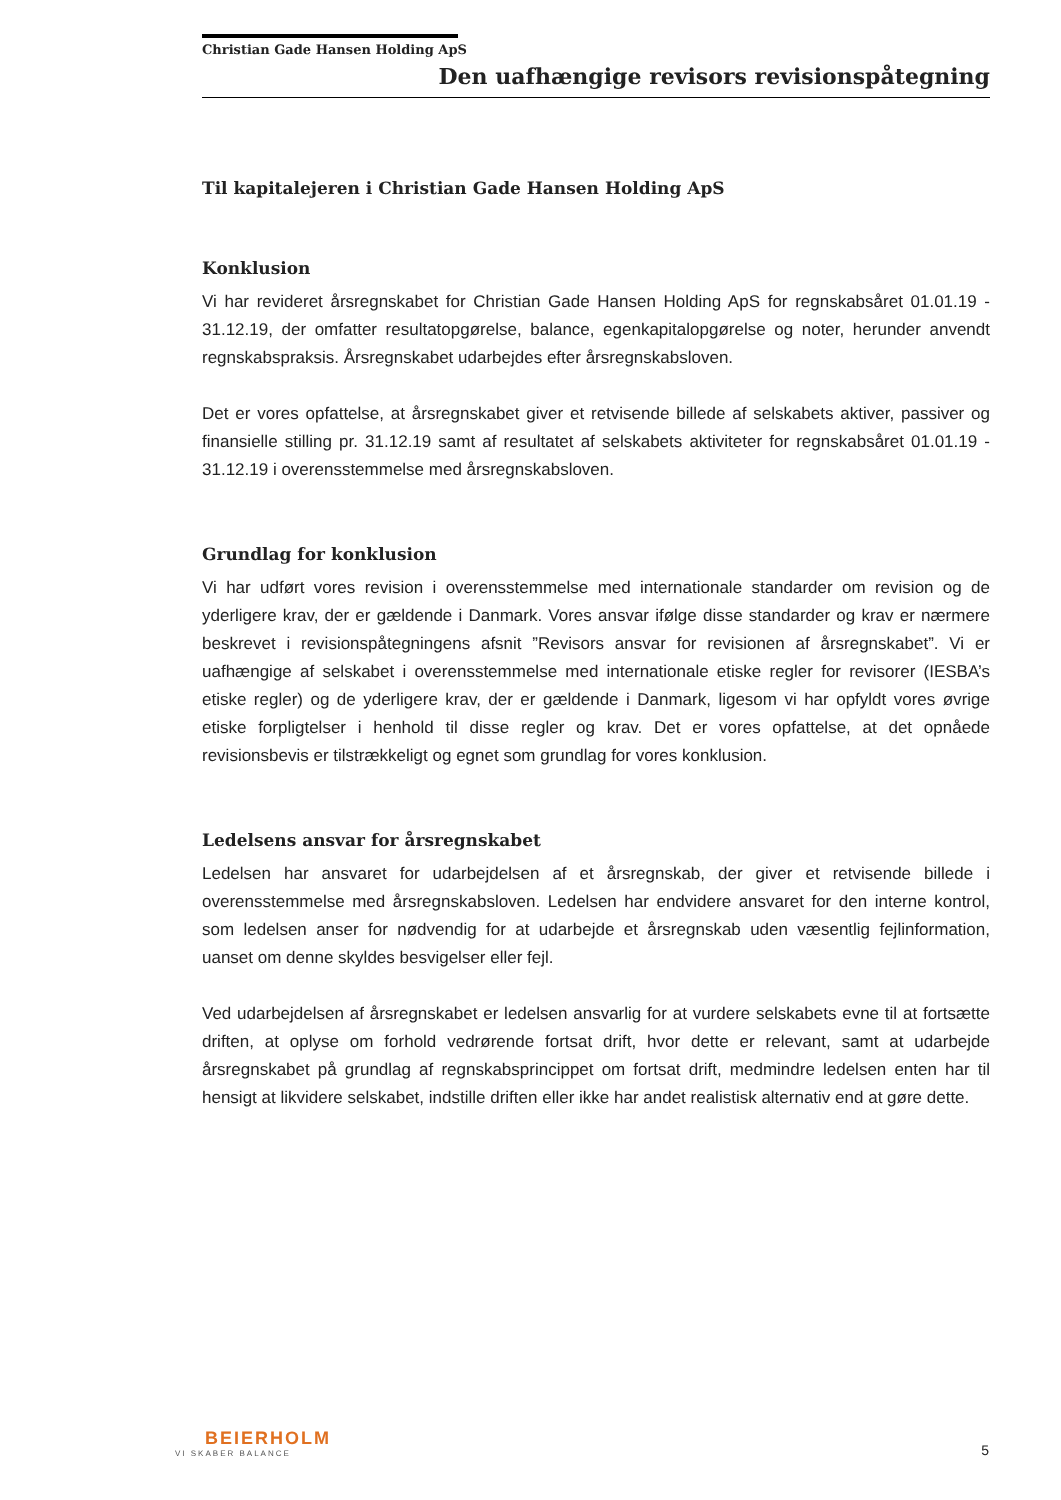Christian Gade Hansen Holding ApS
Den uafhængige revisors revisionspåtegning
Til kapitalejeren i Christian Gade Hansen Holding ApS
Konklusion
Vi har revideret årsregnskabet for Christian Gade Hansen Holding ApS for regnskabsåret 01.01.19 - 31.12.19, der omfatter resultatopgørelse, balance, egenkapitalopgørelse og noter, herunder anvendt regnskabspraksis. Årsregnskabet udarbejdes efter årsregnskabsloven.
Det er vores opfattelse, at årsregnskabet giver et retvisende billede af selskabets aktiver, passiver og finansielle stilling pr. 31.12.19 samt af resultatet af selskabets aktiviteter for regnskabsåret 01.01.19 - 31.12.19 i overensstemmelse med årsregnskabsloven.
Grundlag for konklusion
Vi har udført vores revision i overensstemmelse med internationale standarder om revision og de yderligere krav, der er gældende i Danmark. Vores ansvar ifølge disse standarder og krav er nærmere beskrevet i revisionspåtegningens afsnit ”Revisors ansvar for revisionen af årsregnskabet”. Vi er uafhængige af selskabet i overensstemmelse med internationale etiske regler for revisorer (IESBA’s etiske regler) og de yderligere krav, der er gældende i Danmark, ligesom vi har opfyldt vores øvrige etiske forpligtelser i henhold til disse regler og krav. Det er vores opfattelse, at det opnåede revisionsbevis er tilstrækkeligt og egnet som grundlag for vores konklusion.
Ledelsens ansvar for årsregnskabet
Ledelsen har ansvaret for udarbejdelsen af et årsregnskab, der giver et retvisende billede i overensstemmelse med årsregnskabsloven. Ledelsen har endvidere ansvaret for den interne kontrol, som ledelsen anser for nødvendig for at udarbejde et årsregnskab uden væsentlig fejlinformation, uanset om denne skyldes besvigelser eller fejl.
Ved udarbejdelsen af årsregnskabet er ledelsen ansvarlig for at vurdere selskabets evne til at fortsætte driften, at oplyse om forhold vedrørende fortsat drift, hvor dette er relevant, samt at udarbejde årsregnskabet på grundlag af regnskabsprincippet om fortsat drift, medmindre ledelsen enten har til hensigt at likvidere selskabet, indstille driften eller ikke har andet realistisk alternativ end at gøre dette.
BEIERHOLM
VI SKABER BALANCE
5